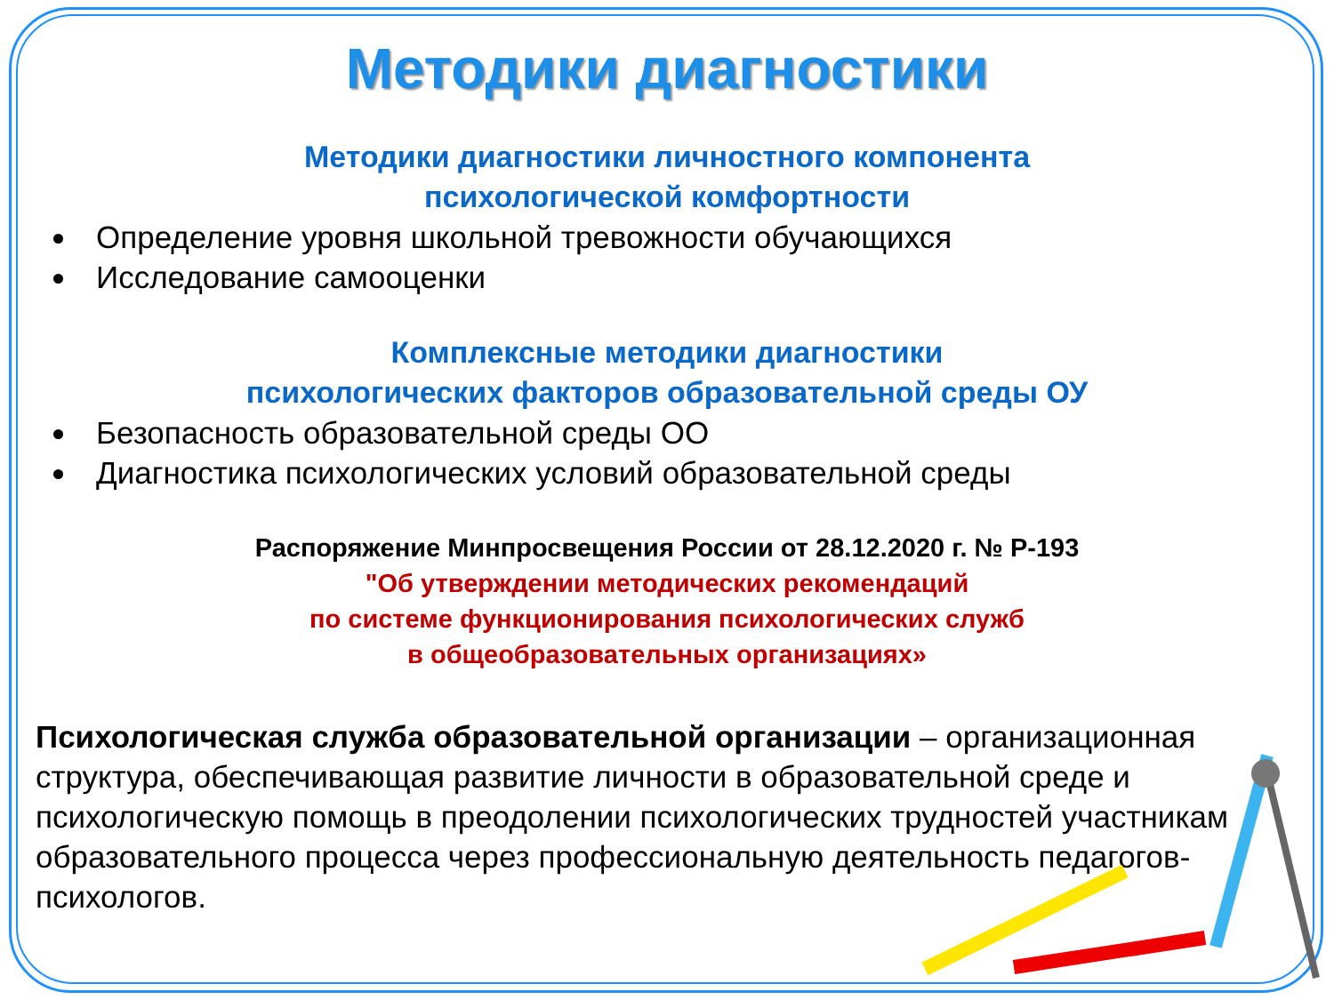Методики диагностики
Методики диагностики личностного компонента
психологической комфортности
Определение уровня школьной тревожности обучающихся
Исследование самооценки
Комплексные методики диагностики
психологических факторов образовательной среды ОУ
Безопасность образовательной среды ОО
Диагностика психологических условий образовательной среды
Распоряжение Минпросвещения России от 28.12.2020 г. № Р-193
"Об утверждении методических рекомендаций
по системе функционирования психологических служб
в общеобразовательных организациях»
Психологическая служба образовательной организации – организационная структура, обеспечивающая развитие личности в образовательной среде и психологическую помощь в преодолении психологических трудностей участникам образовательного процесса через профессиональную деятельность педагогов-психологов.